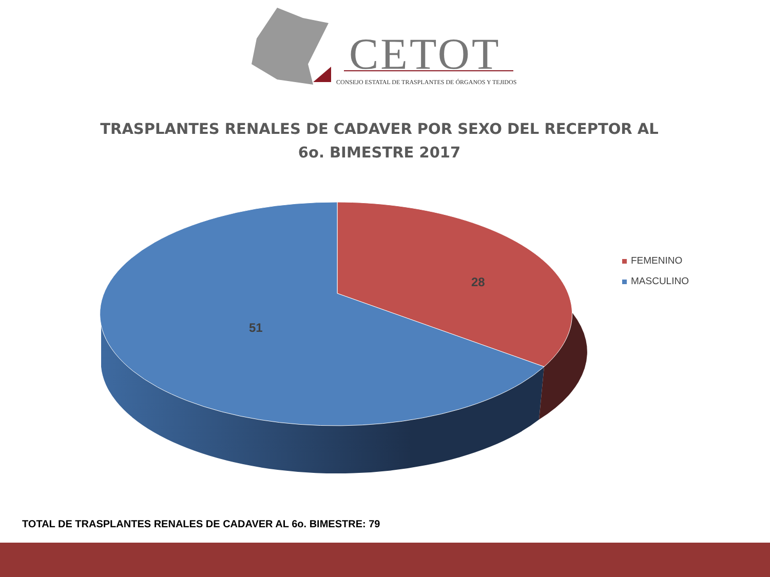CETOT
CONSEJO ESTATAL DE TRASPLANTES DE ÓRGANOS Y TEJIDOS
TRASPLANTES RENALES DE CADAVER POR SEXO DEL RECEPTOR AL
6o. BIMESTRE 2017
28
51
FEMENINO
MASCULINO
TOTAL DE TRASPLANTES RENALES DE CADAVER AL 6o. BIMESTRE: 79